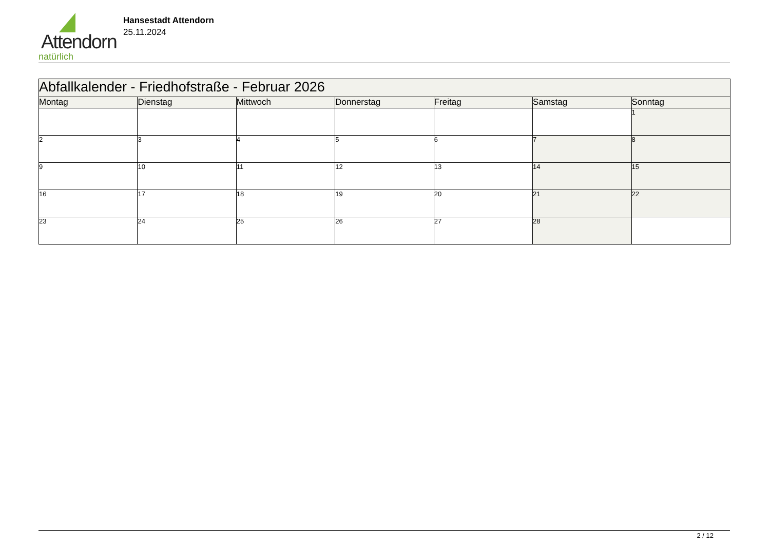Attendorn
natürlich
Hansestadt Attendorn
25.11.2024
| Abfallkalender - Friedhofstraße - Februar 2026 | | | | | | |
| Montag | Dienstag | Mittwoch | Donnerstag | Freitag | Samstag | Sonntag |
| | | | | | | 1 |
| 2 | 3 | 4 | 5 | 6 | 7 | 8 |
| 9 | 10 | 11 | 12 | 13 | 14 | 15 |
| 16 | 17 | 18 | 19 | 20 | 21 | 22 |
| 23 | 24 | 25 | 26 | 27 | 28 | |
2 / 12